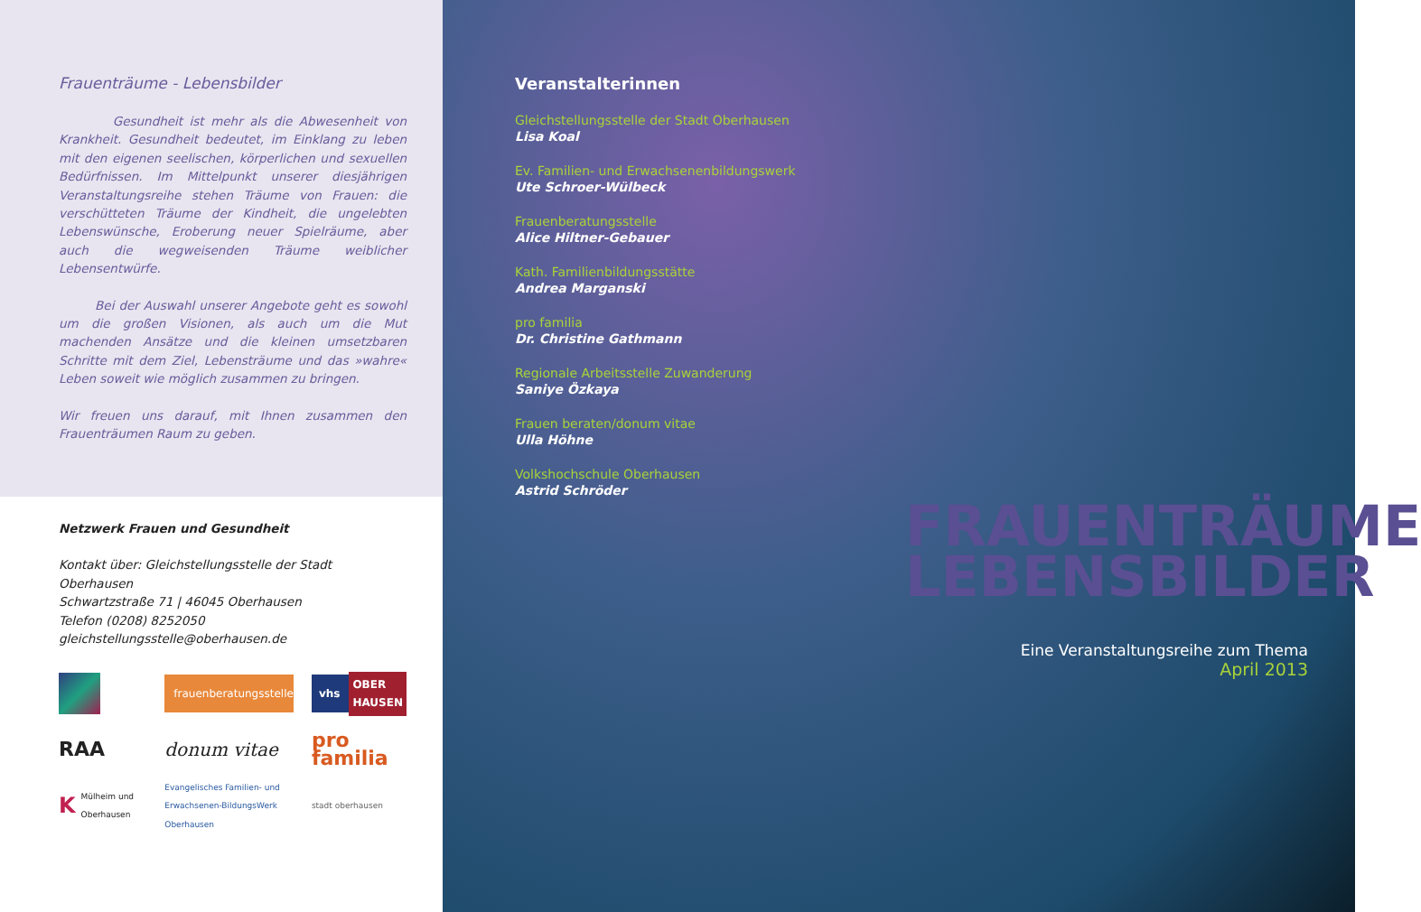Frauenträume - Lebensbilder
Gesundheit ist mehr als die Abwesenheit von Krankheit. Gesundheit bedeutet, im Einklang zu leben mit den eigenen seelischen, körperlichen und sexuellen Bedürfnissen. Im Mittelpunkt unserer diesjährigen Veranstaltungsreihe stehen Träume von Frauen: die verschütteten Träume der Kindheit, die ungelebten Lebenswünsche, Eroberung neuer Spielräume, aber auch die wegweisenden Träume weiblicher Lebensentwürfe.
Bei der Auswahl unserer Angebote geht es sowohl um die großen Visionen, als auch um die Mut machenden Ansätze und die kleinen umsetzbaren Schritte mit dem Ziel, Lebensträume und das »wahre« Leben soweit wie möglich zusammen zu bringen.
Wir freuen uns darauf, mit Ihnen zusammen den Frauenträumen Raum zu geben.
Netzwerk Frauen und Gesundheit
Kontakt über: Gleichstellungsstelle der Stadt Oberhausen
Schwartzstraße 71 | 46045 Oberhausen
Telefon (0208) 8252050
gleichstellungsstelle@oberhausen.de
frauenberatungsstelle
vhs OBER HAUSEN
RAA
donum vitae
pro familia
K Mülheim und Oberhausen
Evangelisches Familien- und Erwachsenen-BildungsWerk Oberhausen
stadt oberhausen
Veranstalterinnen
Gleichstellungsstelle der Stadt Oberhausen
Lisa Koal
Ev. Familien- und Erwachsenenbildungswerk
Ute Schroer-Wülbeck
Frauenberatungsstelle
Alice Hiltner-Gebauer
Kath. Familienbildungsstätte
Andrea Marganski
pro familia
Dr. Christine Gathmann
Regionale Arbeitsstelle Zuwanderung
Saniye Özkaya
Frauen beraten/donum vitae
Ulla Höhne
Volkshochschule Oberhausen
Astrid Schröder
FRAUENTRÄUME
LEBENSBILDER
Eine Veranstaltungsreihe zum Thema
April 2013